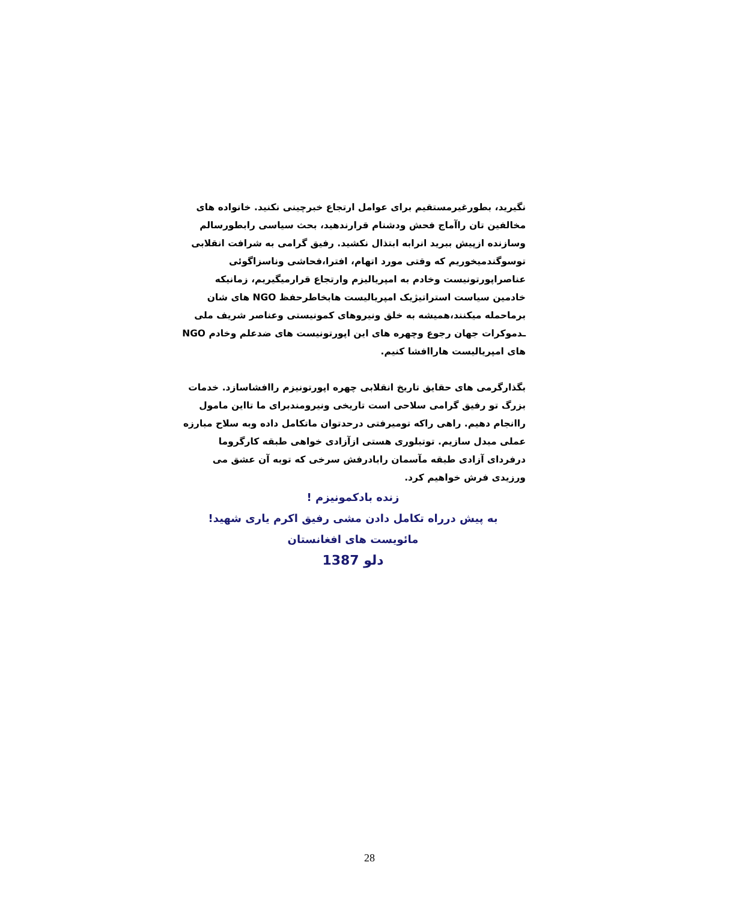نگیرید، بطورغیرمستقیم برای عوامل ارتجاع خبرچینی نکنید. خانواده های مخالفین تان راآماج فحش ودشنام قرارندهید، بحث سیاسی رابطورسالم وسازنده ازپیش ببرید انرابه ابتذال نکشید. رفیق گرامی به شرافت انقلابی توسوگندمیخوریم که وقتی مورد اتهام، افترا،فحاشی وناسزاگوئی عناصراپورتونیست وخادم به امپریالیزم وارتجاع قرارمیگیریم، زمانیکه خادمین سیاست استراتیژیک امپریالیست هابخاطرحفظ NGO های شان برماحمله میکنند،همیشه به خلق ونیروهای کمونیستی وعناصر شریف ملی ـدموکرات جهان رجوع وچهره های این اپورتونیست های ضدعلم وخادم NGO های امپریالیست هاراافشا کنیم.
بگذارگرمی های حقایق تاریخ انقلابی چهره اپورتونیزم راافشاسازد. خدمات بزرگ تو رفیق گرامی سلاحی است تاریخی ونیرومندبرای ما تااین مامول راانجام دهیم. راهی راکه تومیرفتی درحدتوان ماتکامل داده وبه سلاح مبارزه عملی مبدل سازیم. توتبلوری هستی ازآزادی خواهی طبقه کارگروما درفردای آزادی طبقه مآسمان رابادرفش سرخی که توبه آن عشق می ورزیدی فرش خواهیم کرد.
زنده بادکمونیزم !
به پیش درراه تکامل دادن مشی رفیق اکرم یاری شهید!
مائویست های افغانستان
دلو 1387
28